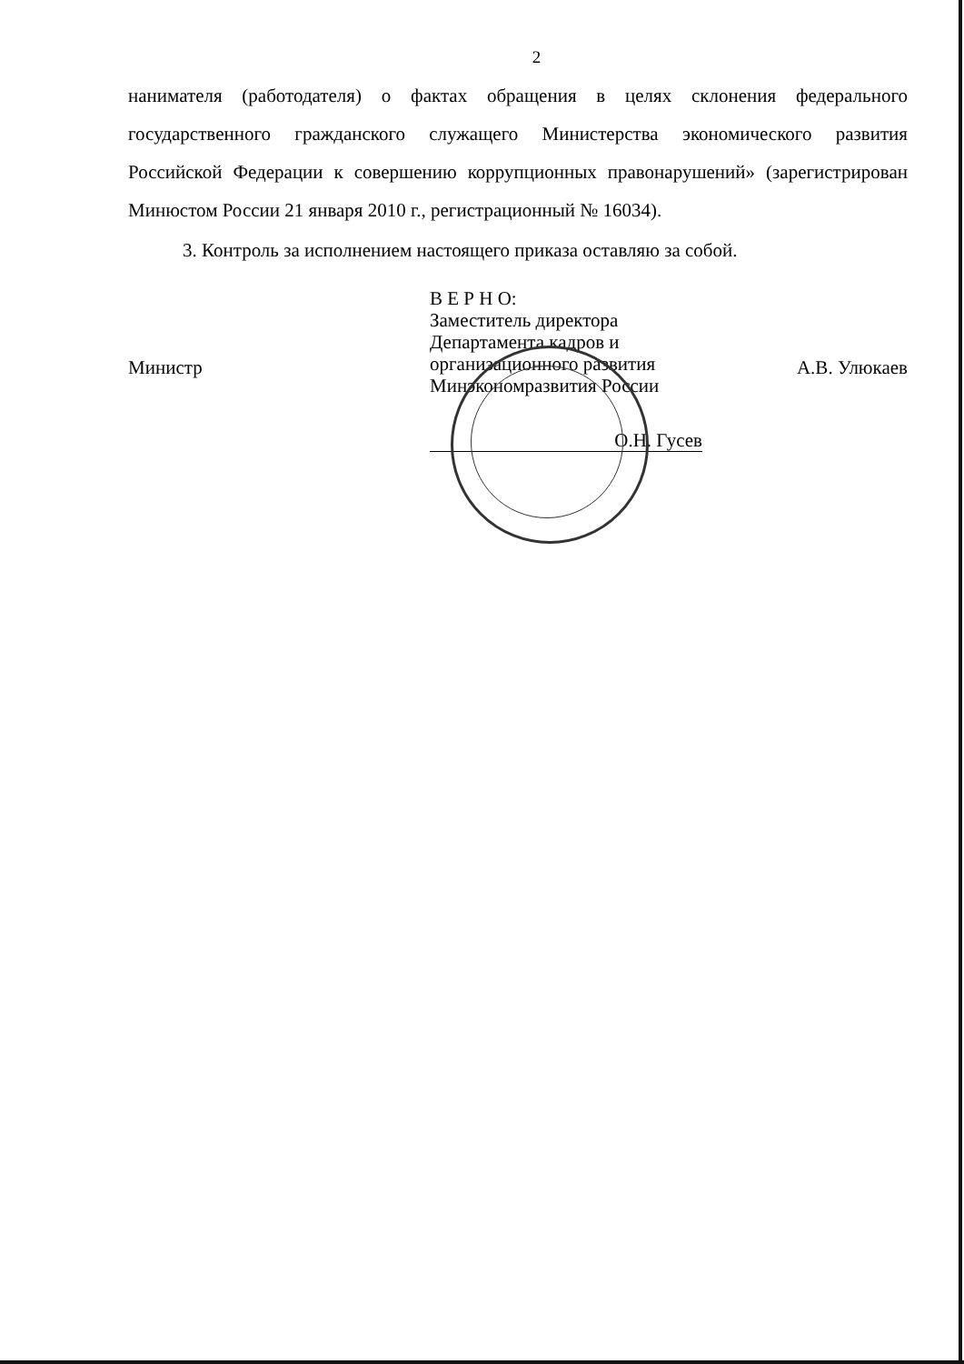2
нанимателя (работодателя) о фактах обращения в целях склонения федерального государственного гражданского служащего Министерства экономического развития Российской Федерации к совершению коррупционных правонарушений» (зарегистрирован Минюстом России 21 января 2010 г., регистрационный № 16034).
3. Контроль за исполнением настоящего приказа оставляю за собой.
Министр
В Е Р Н О:
Заместитель директора
Департамента кадров и
организационного развития
Минэкономразвития России
О.Н. Гусев
А.В. Улюкаев